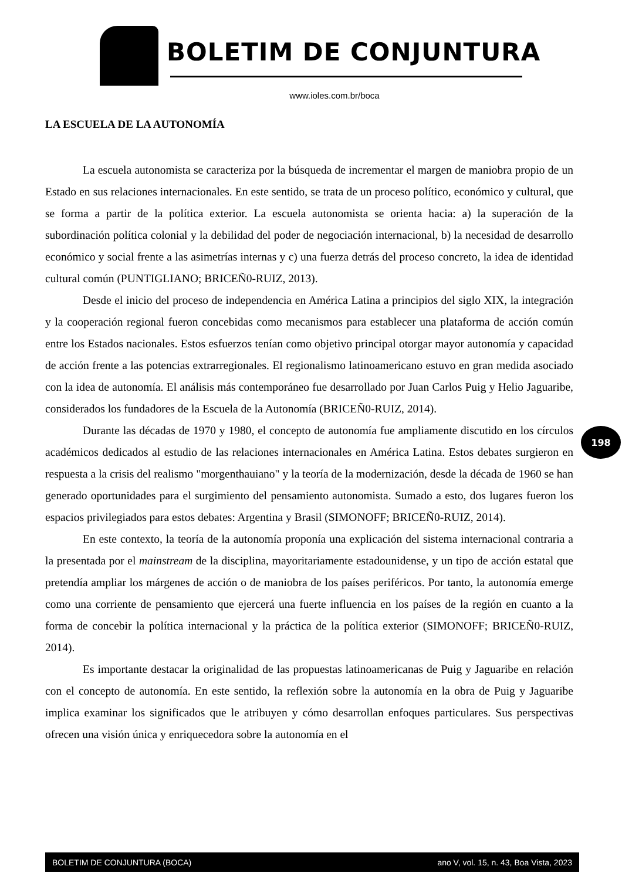BOLETIM DE CONJUNTURA
www.ioles.com.br/boca
LA ESCUELA DE LA AUTONOMÍA
La escuela autonomista se caracteriza por la búsqueda de incrementar el margen de maniobra propio de un Estado en sus relaciones internacionales. En este sentido, se trata de un proceso político, económico y cultural, que se forma a partir de la política exterior. La escuela autonomista se orienta hacia: a) la superación de la subordinación política colonial y la debilidad del poder de negociación internacional, b) la necesidad de desarrollo económico y social frente a las asimetrías internas y c) una fuerza detrás del proceso concreto, la idea de identidad cultural común (PUNTIGLIANO; BRICEÑ0-RUIZ, 2013).
Desde el inicio del proceso de independencia en América Latina a principios del siglo XIX, la integración y la cooperación regional fueron concebidas como mecanismos para establecer una plataforma de acción común entre los Estados nacionales. Estos esfuerzos tenían como objetivo principal otorgar mayor autonomía y capacidad de acción frente a las potencias extrarregionales. El regionalismo latinoamericano estuvo en gran medida asociado con la idea de autonomía. El análisis más contemporáneo fue desarrollado por Juan Carlos Puig y Helio Jaguaribe, considerados los fundadores de la Escuela de la Autonomía (BRICEÑ0-RUIZ, 2014).
Durante las décadas de 1970 y 1980, el concepto de autonomía fue ampliamente discutido en los círculos académicos dedicados al estudio de las relaciones internacionales en América Latina. Estos debates surgieron en respuesta a la crisis del realismo "morgenthauiano" y la teoría de la modernización, desde la década de 1960 se han generado oportunidades para el surgimiento del pensamiento autonomista. Sumado a esto, dos lugares fueron los espacios privilegiados para estos debates: Argentina y Brasil (SIMONOFF; BRICEÑ0-RUIZ, 2014).
En este contexto, la teoría de la autonomía proponía una explicación del sistema internacional contraria a la presentada por el mainstream de la disciplina, mayoritariamente estadounidense, y un tipo de acción estatal que pretendía ampliar los márgenes de acción o de maniobra de los países periféricos. Por tanto, la autonomía emerge como una corriente de pensamiento que ejercerá una fuerte influencia en los países de la región en cuanto a la forma de concebir la política internacional y la práctica de la política exterior (SIMONOFF; BRICEÑ0-RUIZ, 2014).
Es importante destacar la originalidad de las propuestas latinoamericanas de Puig y Jaguaribe en relación con el concepto de autonomía. En este sentido, la reflexión sobre la autonomía en la obra de Puig y Jaguaribe implica examinar los significados que le atribuyen y cómo desarrollan enfoques particulares. Sus perspectivas ofrecen una visión única y enriquecedora sobre la autonomía en el
198
BOLETIM DE CONJUNTURA (BOCA) ano V, vol. 15, n. 43, Boa Vista, 2023